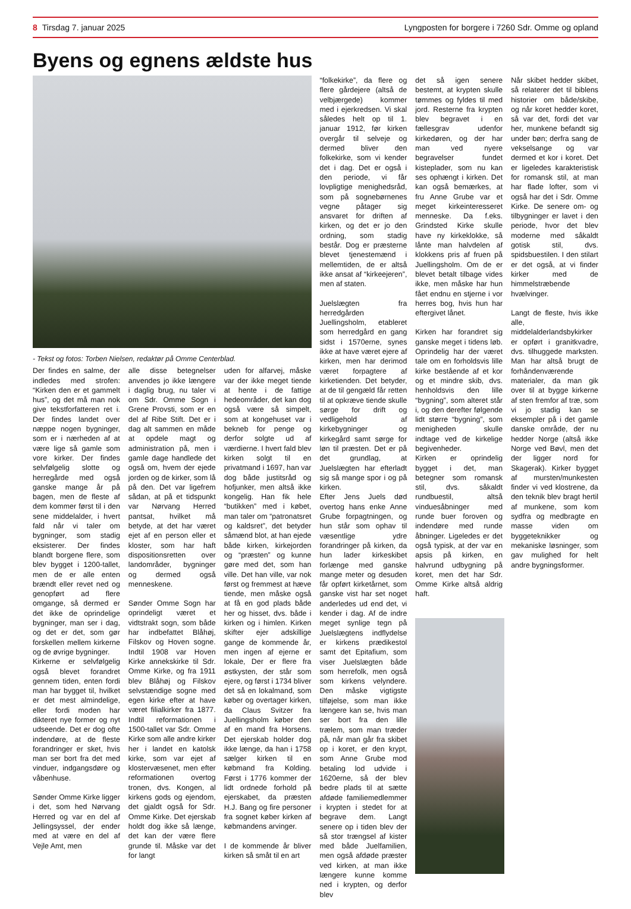8 Tirsdag 7. januar 2025 Lyngposten for borgere i 7260 Sdr. Omme og opland
Byens og egnens ældste hus
- Tekst og fotos: Torben Nielsen, redaktør på Omme Centerblad.
Der findes en salme, der indledes med strofen: “Kirken den er et gammelt hus”, og det må man nok give tekstforfatteren ret i. Der findes landet over næppe nogen bygninger, som er i nærheden af at være lige så gamle som vore kirker. Der findes selvfølgelig slotte og herregårde med også ganske mange år på bagen, men de fleste af dem kommer først til i den sene middelalder, i hvert fald når vi taler om bygninger, som stadig eksisterer. Der findes blandt borgene flere, som blev bygget i 1200-tallet, men de er alle enten brændt eller revet ned og genopført ad flere omgange, så dermed er det ikke de oprindelige bygninger, man ser i dag, og det er det, som gør forskellen mellem kirkerne og de øvrige bygninger.
Kirkerne er selvfølgelig også blevet forandret gennem tiden, enten fordi man har bygget til, hvilket er det mest almindelige, eller fordi moden har dikteret nye former og nyt udseende. Det er dog ofte indendøre, at de fleste forandringer er sket, hvis man ser bort fra det med vinduer, indgangsdøre og våbenhuse.
Sønder Omme Kirke ligger i det, som hed Nørvang Herred og var en del af Jellingsyssel, der ender med at være en del af Vejle Amt, men
alle disse betegnelser anvendes jo ikke længere i daglig brug, nu taler vi om Sdr. Omme Sogn i Grene Provsti, som er en del af Ribe Stift. Det er i dag alt sammen en måde at opdele magt og administration på, men i gamle dage handlede det også om, hvem der ejede jorden og de kirker, som lå på den. Det var ligefrem sådan, at på et tidspunkt var Nørvang Herred pantsat, hvilket må betyde, at det har været ejet af en person eller et kloster, som har haft dispositionsretten over landområder, bygninger og dermed også menneskene.
Sønder Omme Sogn har oprindeligt været et vidtstrakt sogn, som både har indbefattet Blåhøj, Filskov og Hoven sogne. Indtil 1908 var Hoven Kirke annekskirke til Sdr. Omme Kirke, og fra 1911 blev Blåhøj og Filskov selvstændige sogne med egen kirke efter at have været filialkirker fra 1877. Indtil reformationen i 1500-tallet var Sdr. Omme Kirke som alle andre kirker her i landet en katolsk kirke, som var ejet af klostervæsenet, men efter reformationen overtog tronen, dvs. Kongen, al kirkens gods og ejendom, det gjaldt også for Sdr. Omme Kirke. Det ejerskab holdt dog ikke så længe, det kan der være flere grunde til. Måske var det for langt
uden for alfarvej, måske var der ikke meget tiende at hente i de fattige hedeområder, det kan dog også være så simpelt, som at kongehuset var i bekneb for penge og derfor solgte ud af værdierne. I hvert fald blev kirken solgt til en privatmand i 1697, han var dog både justitsråd og hofjunker, men altså ikke kongelig. Han fik hele “butikken” med i købet, man taler om “patronatsret og kaldsret”, det betyder såmænd blot, at han ejede både kirken, kirkejorden og “præsten” og kunne gøre med det, som han ville. Det han ville, var nok først og fremmest at hæve tiende, men måske også at få en god plads både her og hisset, dvs. både i kirken og i himlen. Kirken skifter ejer adskillige gange de kommende år, men ingen af ejerne er lokale, Der er flere fra østkysten, der står som ejere, og først i 1734 bliver det så en lokalmand, som køber og overtager kirken, da Claus Svitzer fra Juellingsholm køber den af en mand fra Horsens. Det ejerskab holder dog ikke længe, da han i 1758 sælger kirken til en købmand fra Kolding. Først i 1776 kommer der lidt ordnede forhold på ejerskabet, da præsten H.J. Bang og fire personer fra sognet køber kirken af købmandens arvinger.
I de kommende år bliver kirken så småt til en art
“folkekirke”, da flere og flere gårdejere (altså de velbjærgede) kommer med i ejerkredsen. Vi skal således helt op til 1. januar 1912, før kirken overgår til selveje og dermed bliver den folkekirke, som vi kender det i dag. Det er også i den periode, vi får lovpligtige menighedsråd, som på sognebørnenes vegne påtager sig ansvaret for driften af kirken, og det er jo den ordning, som stadig består. Dog er præsterne blevet tjenestemænd i mellemtiden, de er altså ikke ansat af “kirkeejeren”, men af staten.
Juelslægten fra herredgården Juellingsholm, etableret som herredgård en gang sidst i 1570erne, synes ikke at have været ejere af kirken, men har derimod været forpagtere af kirketienden. Det betyder, at de til gengæld får retten til at opkræve tiende skulle sørge for drift og vedligehold af kirkebygninger og kirkegård samt sørge for løn til præsten. Det er på det grundlag, at Juelslægten har efterladt sig så mange spor i og på kirken.
Efter Jens Juels død overtog hans enke Anne Grube forpagtningen, og hun står som ophav til væsentlige ydre forandringer på kirken, da hun lader kirkeskibet forlænge med ganske mange meter og desuden får opført kirketårnet, som ganske vist har set noget anderledes ud end det, vi kender i dag. Af de indre meget synlige tegn på Juelslægtens indflydelse er kirkens prædikestol samt det Epitafium, som viser Juelslægten både som herrefolk, men også som kirkens velyndere. Den måske vigtigste tilføjelse, som man ikke længere kan se, hvis man ser bort fra den lille trælem, som man træder på, når man går fra skibet op i koret, er den krypt, som Anne Grube mod betaling lod udvide i 1620erne, så der blev bedre plads til at sætte afdøde familiemedlemmer i krypten i stedet for at begrave dem. Langt senere op i tiden blev der så stor trængsel af kister med både Juelfamilien, men også afdøde præster ved kirken, at man ikke længere kunne komme ned i krypten, og derfor blev
det så igen senere bestemt, at krypten skulle tømmes og fyldes til med jord. Resterne fra krypten blev begravet i en fællesgrav udenfor kirkedøren, og der har man ved nyere begravelser fundet kisteplader, som nu kan ses ophængt i kirken. Det kan også bemærkes, at fru Anne Grube var et meget kirkeinteresseret menneske. Da f.eks. Grindsted Kirke skulle have ny kirkeklokke, så lånte man halvdelen af klokkens pris af fruen på Juellingsholm. Om de er blevet betalt tilbage vides ikke, men måske har hun fået endnu en stjerne i vor herres bog, hvis hun har eftergivet lånet.
Kirken har forandret sig ganske meget i tidens løb. Oprindelig har der været tale om en forholdsvis lille kirke bestående af et kor og et mindre skib, dvs. henholdsvis den lille “bygning”, som alteret står i, og den derefter følgende lidt større “bygning”, som menigheden skulle indtage ved de kirkelige begivenheder.
Kirken er oprindelig bygget i det, man betegner som romansk stil, dvs. såkaldt rundbuestil, altså vinduesåbninger med runde buer foroven og indendøre med runde åbninger. Ligeledes er det også typisk, at der var en apsis på kirken, en halvrund udbygning på koret, men det har Sdr. Omme Kirke altså aldrig haft.
Når skibet hedder skibet, så relaterer det til biblens historier om både/skibe, og når koret hedder koret, så var det, fordi det var her, munkene befandt sig under bøn; derfra sang de vekselsange og var dermed et kor i koret. Det er ligeledes karakteristisk for romansk stil, at man har flade lofter, som vi også har det i Sdr. Omme Kirke. De senere om- og tilbygninger er lavet i den periode, hvor det blev moderne med såkaldt gotisk stil, dvs. spidsbuestilen. I den stilart er det også, at vi finder kirker med de himmelstræbende hvælvinger.
Langt de fleste, hvis ikke alle, middelalderlandsbykirker er opført i granitkvadre, dvs. tilhuggede marksten. Man har altså brugt de forhåndenværende materialer, da man gik over til at bygge kirkerne af sten fremfor af træ, som vi jo stadig kan se eksempler på i det gamle danske område, der nu hedder Norge (altså ikke Norge ved Bøvl, men det der ligger nord for Skagerak). Kirker bygget af mursten/munkesten finder vi ved klostrene, da den teknik blev bragt hertil af munkene, som kom sydfra og medbragte en masse viden om byggeteknikker og mekaniske løsninger, som gav mulighed for helt andre bygningsformer.